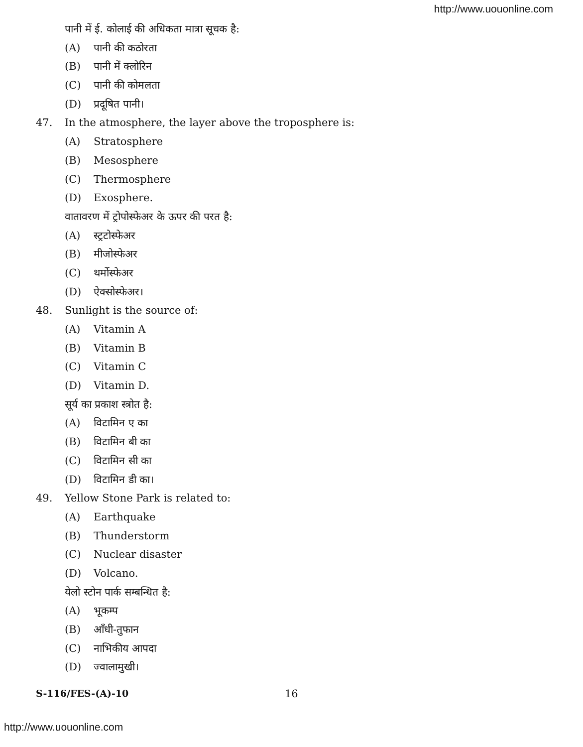http://www.uouonline.com
पानी में ई. कोलाई की अधिकता मात्रा सूचक है:
(A) पानी की कठोरता
(B) पानी में क्लोरिन
(C) पानी की कोमलता
(D) प्रदूषित पानी।
47.
In the atmosphere, the layer above the troposphere is:
(A) Stratosphere
(B) Mesosphere
(C) Thermosphere
(D) Exosphere.
वातावरण में ट्रोपोस्फेअर के ऊपर की परत है:
(A) स्ट्रटोस्फेअर
(B) मीजोस्फेअर
(C) थर्मोस्फेअर
(D) ऐक्सोस्फेअर।
48.
Sunlight is the source of:
(A) Vitamin A
(B) Vitamin B
(C) Vitamin C
(D) Vitamin D.
सूर्य का प्रकाश स्त्रोत है:
(A) विटामिन ए का
(B) विटामिन बी का
(C) विटामिन सी का
(D) विटामिन डी का।
49.
Yellow Stone Park is related to:
(A) Earthquake
(B) Thunderstorm
(C) Nuclear disaster
(D) Volcano.
येलो स्टोन पार्क सम्बन्धित है:
(A) भूकम्प
(B) आँधी-तुफान
(C) नाभिकीय आपदा
(D) ज्वालामुखी।
S-116/FES-(A)-10 16
http://www.uouonline.com